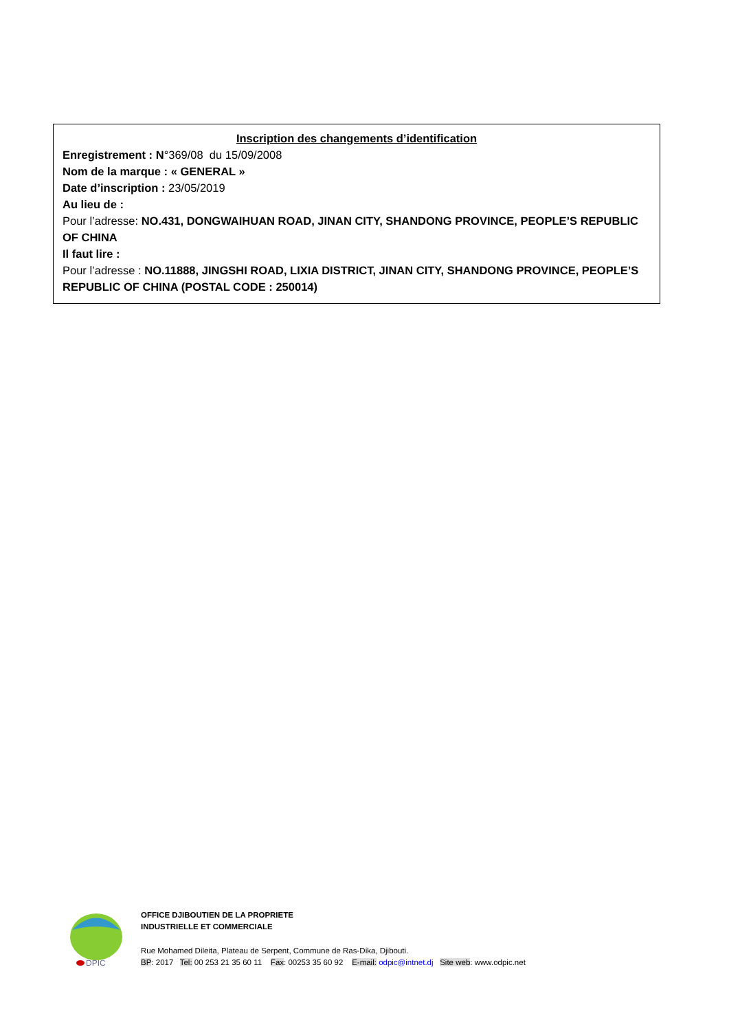Inscription des changements d’identification
Enregistrement : N°369/08 du 15/09/2008
Nom de la marque : « GENERAL »
Date d’inscription : 23/05/2019
Au lieu de :
Pour l’adresse: NO.431, DONGWAIHUAN ROAD, JINAN CITY, SHANDONG PROVINCE, PEOPLE’S REPUBLIC OF CHINA
Il faut lire :
Pour l’adresse : NO.11888, JINGSHI ROAD, LIXIA DISTRICT, JINAN CITY, SHANDONG PROVINCE, PEOPLE’S REPUBLIC OF CHINA (POSTAL CODE : 250014)
DPIC
OFFICE DJIBOUTIEN DE LA PROPRIETE
INDUSTRIELLE ET COMMERCIALE
Rue Mohamed Dileita, Plateau de Serpent, Commune de Ras-Dika, Djibouti.
BP: 2017 Tel: 00 253 21 35 60 11 Fax: 00253 35 60 92 E-mail: odpic@intnet.dj Site web: www.odpic.net